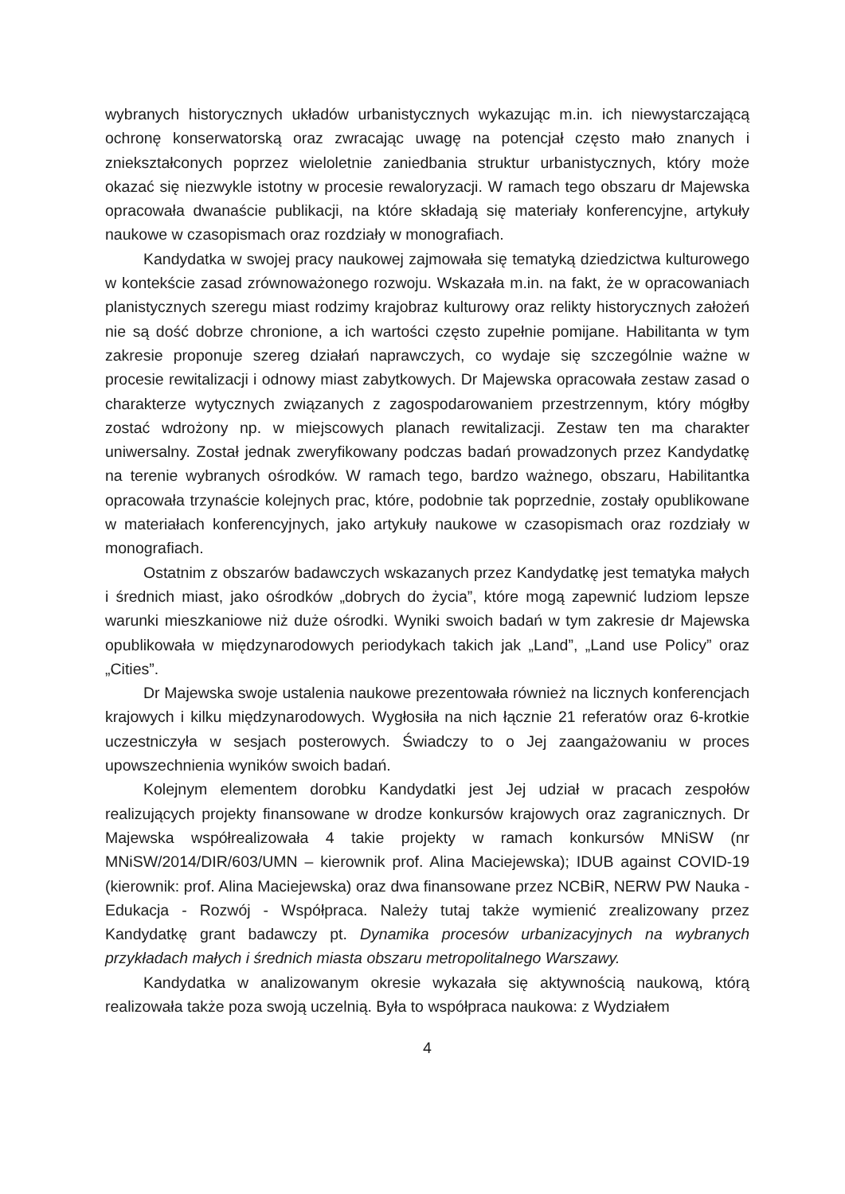wybranych historycznych układów urbanistycznych wykazując m.in. ich niewystarczającą ochronę konserwatorską oraz zwracając uwagę na potencjał często mało znanych i zniekształconych poprzez wieloletnie zaniedbania struktur urbanistycznych, który może okazać się niezwykle istotny w procesie rewaloryzacji. W ramach tego obszaru dr Majewska opracowała dwanaście publikacji, na które składają się materiały konferencyjne, artykuły naukowe w czasopismach oraz rozdziały w monografiach.
Kandydatka w swojej pracy naukowej zajmowała się tematyką dziedzictwa kulturowego w kontekście zasad zrównoważonego rozwoju. Wskazała m.in. na fakt, że w opracowaniach planistycznych szeregu miast rodzimy krajobraz kulturowy oraz relikty historycznych założeń nie są dość dobrze chronione, a ich wartości często zupełnie pomijane. Habilitanta w tym zakresie proponuje szereg działań naprawczych, co wydaje się szczególnie ważne w procesie rewitalizacji i odnowy miast zabytkowych. Dr Majewska opracowała zestaw zasad o charakterze wytycznych związanych z zagospodarowaniem przestrzennym, który mógłby zostać wdrożony np. w miejscowych planach rewitalizacji. Zestaw ten ma charakter uniwersalny. Został jednak zweryfikowany podczas badań prowadzonych przez Kandydatkę na terenie wybranych ośrodków. W ramach tego, bardzo ważnego, obszaru, Habilitantka opracowała trzynaście kolejnych prac, które, podobnie tak poprzednie, zostały opublikowane w materiałach konferencyjnych, jako artykuły naukowe w czasopismach oraz rozdziały w monografiach.
Ostatnim z obszarów badawczych wskazanych przez Kandydatkę jest tematyka małych i średnich miast, jako ośrodków „dobrych do życia”, które mogą zapewnić ludziom lepsze warunki mieszkaniowe niż duże ośrodki. Wyniki swoich badań w tym zakresie dr Majewska opublikowała w międzynarodowych periodykach takich jak „Land”, „Land use Policy” oraz „Cities”.
Dr Majewska swoje ustalenia naukowe prezentowała również na licznych konferencjach krajowych i kilku międzynarodowych. Wygłosiła na nich łącznie 21 referatów oraz 6-krotkie uczestniczyła w sesjach posterowych. Świadczy to o Jej zaangażowaniu w proces upowszechnienia wyników swoich badań.
Kolejnym elementem dorobku Kandydatki jest Jej udział w pracach zespołów realizujących projekty finansowane w drodze konkursów krajowych oraz zagranicznych. Dr Majewska współrealizowała 4 takie projekty w ramach konkursów MNiSW (nr MNiSW/2014/DIR/603/UMN – kierownik prof. Alina Maciejewska); IDUB against COVID-19 (kierownik: prof. Alina Maciejewska) oraz dwa finansowane przez NCBiR, NERW PW Nauka - Edukacja - Rozwój - Współpraca. Należy tutaj także wymienić zrealizowany przez Kandydatkę grant badawczy pt. Dynamika procesów urbanizacyjnych na wybranych przykładach małych i średnich miasta obszaru metropolitalnego Warszawy.
Kandydatka w analizowanym okresie wykazała się aktywnością naukową, którą realizowała także poza swoją uczelnią. Była to współpraca naukowa: z Wydziałem
4